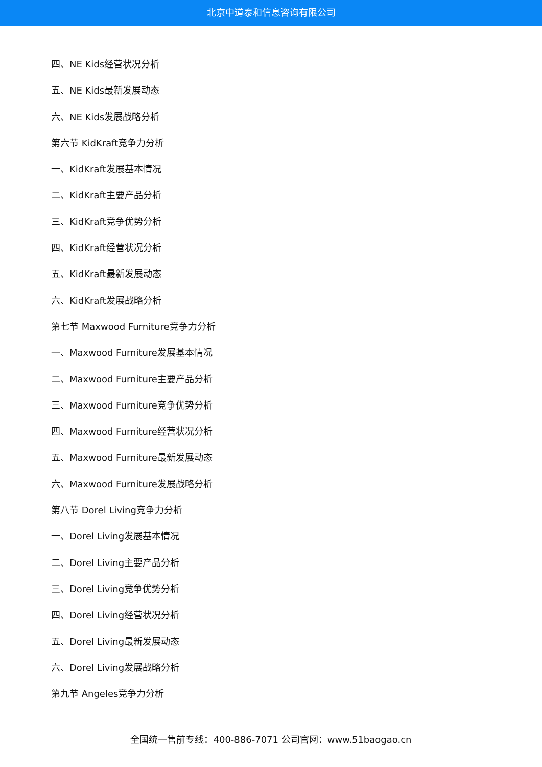北京中道泰和信息咨询有限公司
四、NE Kids经营状况分析
五、NE Kids最新发展动态
六、NE Kids发展战略分析
第六节 KidKraft竞争力分析
一、KidKraft发展基本情况
二、KidKraft主要产品分析
三、KidKraft竞争优势分析
四、KidKraft经营状况分析
五、KidKraft最新发展动态
六、KidKraft发展战略分析
第七节 Maxwood Furniture竞争力分析
一、Maxwood Furniture发展基本情况
二、Maxwood Furniture主要产品分析
三、Maxwood Furniture竞争优势分析
四、Maxwood Furniture经营状况分析
五、Maxwood Furniture最新发展动态
六、Maxwood Furniture发展战略分析
第八节 Dorel Living竞争力分析
一、Dorel Living发展基本情况
二、Dorel Living主要产品分析
三、Dorel Living竞争优势分析
四、Dorel Living经营状况分析
五、Dorel Living最新发展动态
六、Dorel Living发展战略分析
第九节 Angeles竞争力分析
全国统一售前专线：400-886-7071 公司官网：www.51baogao.cn